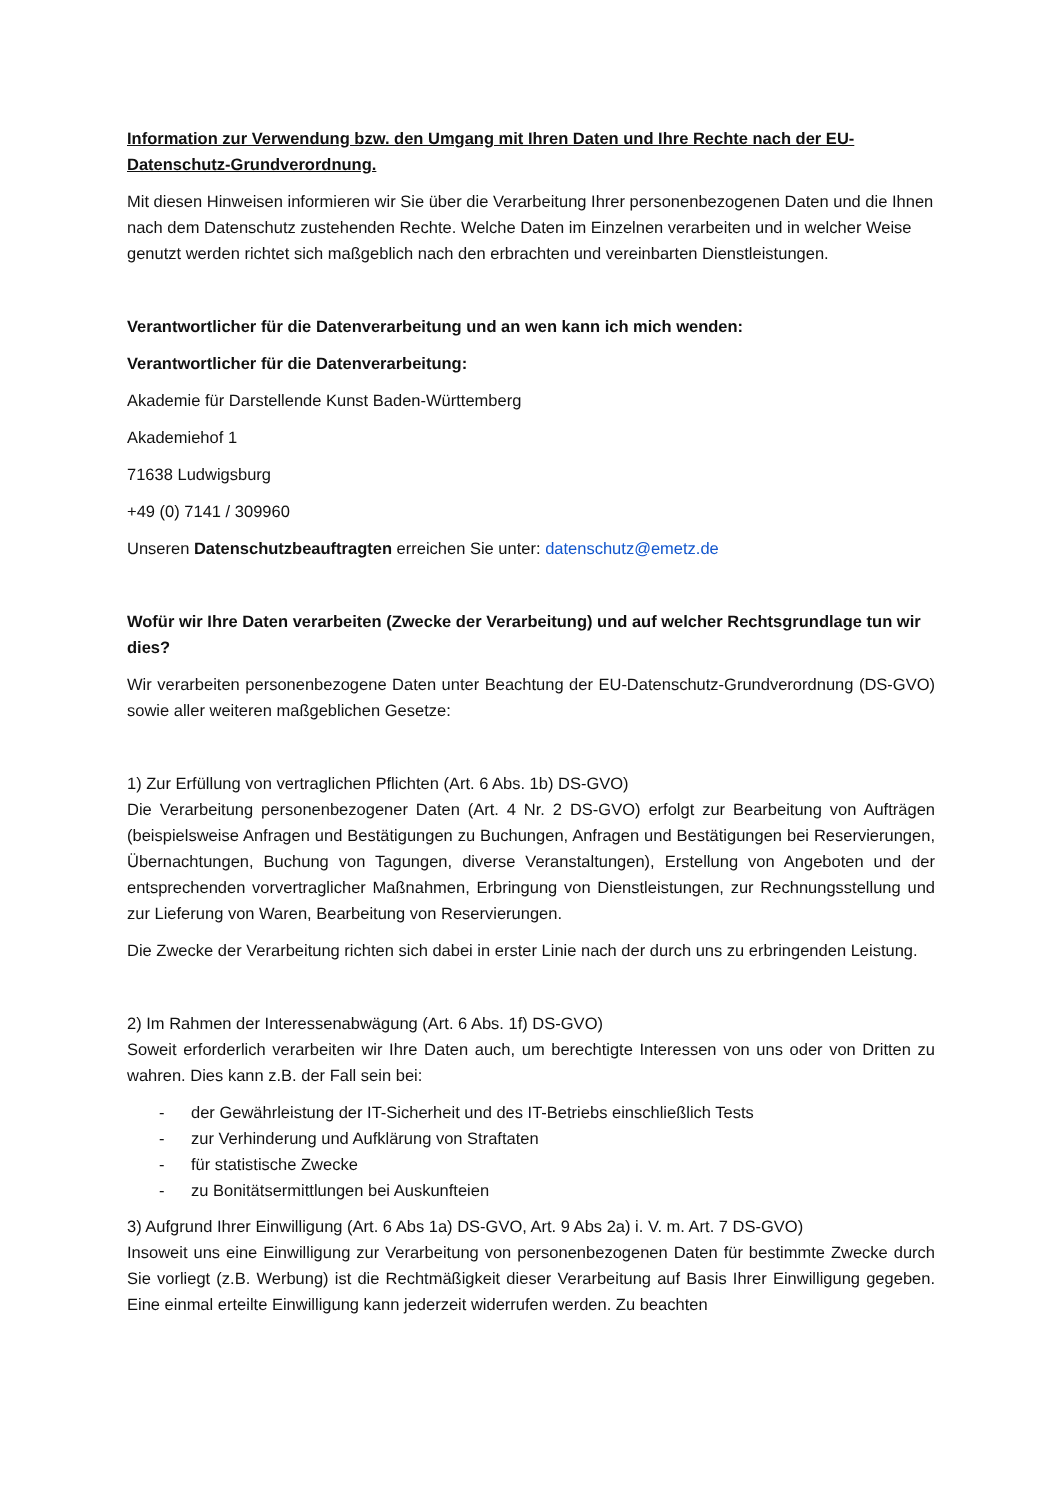Information zur Verwendung bzw. den Umgang mit Ihren Daten und Ihre Rechte nach der EU-Datenschutz-Grundverordnung.
Mit diesen Hinweisen informieren wir Sie über die Verarbeitung Ihrer personenbezogenen Daten und die Ihnen nach dem Datenschutz zustehenden Rechte. Welche Daten im Einzelnen verarbeiten und in welcher Weise genutzt werden richtet sich maßgeblich nach den erbrachten und vereinbarten Dienstleistungen.
Verantwortlicher für die Datenverarbeitung und an wen kann ich mich wenden:
Verantwortlicher für die Datenverarbeitung:
Akademie für Darstellende Kunst Baden-Württemberg
Akademiehof 1
71638 Ludwigsburg
+49 (0) 7141 / 309960
Unseren Datenschutzbeauftragten erreichen Sie unter: datenschutz@emetz.de
Wofür wir Ihre Daten verarbeiten (Zwecke der Verarbeitung) und auf welcher Rechtsgrundlage tun wir dies?
Wir verarbeiten personenbezogene Daten unter Beachtung der EU-Datenschutz-Grundverordnung (DS-GVO) sowie aller weiteren maßgeblichen Gesetze:
1) Zur Erfüllung von vertraglichen Pflichten (Art. 6 Abs. 1b) DS-GVO)
Die Verarbeitung personenbezogener Daten (Art. 4 Nr. 2 DS-GVO) erfolgt zur Bearbeitung von Aufträgen (beispielsweise Anfragen und Bestätigungen zu Buchungen, Anfragen und Bestätigungen bei Reservierungen, Übernachtungen, Buchung von Tagungen, diverse Veranstaltungen), Erstellung von Angeboten und der entsprechenden vorvertraglicher Maßnahmen, Erbringung von Dienstleistungen, zur Rechnungsstellung und zur Lieferung von Waren, Bearbeitung von Reservierungen.
Die Zwecke der Verarbeitung richten sich dabei in erster Linie nach der durch uns zu erbringenden Leistung.
2) Im Rahmen der Interessenabwägung (Art. 6 Abs. 1f) DS-GVO)
Soweit erforderlich verarbeiten wir Ihre Daten auch, um berechtigte Interessen von uns oder von Dritten zu wahren. Dies kann z.B. der Fall sein bei:
- der Gewährleistung der IT-Sicherheit und des IT-Betriebs einschließlich Tests
- zur Verhinderung und Aufklärung von Straftaten
- für statistische Zwecke
- zu Bonitätsermittlungen bei Auskunfteien
3) Aufgrund Ihrer Einwilligung (Art. 6 Abs 1a) DS-GVO, Art. 9 Abs 2a) i. V. m. Art. 7 DS-GVO)
Insoweit uns eine Einwilligung zur Verarbeitung von personenbezogenen Daten für bestimmte Zwecke durch Sie vorliegt (z.B. Werbung) ist die Rechtmäßigkeit dieser Verarbeitung auf Basis Ihrer Einwilligung gegeben. Eine einmal erteilte Einwilligung kann jederzeit widerrufen werden. Zu beachten